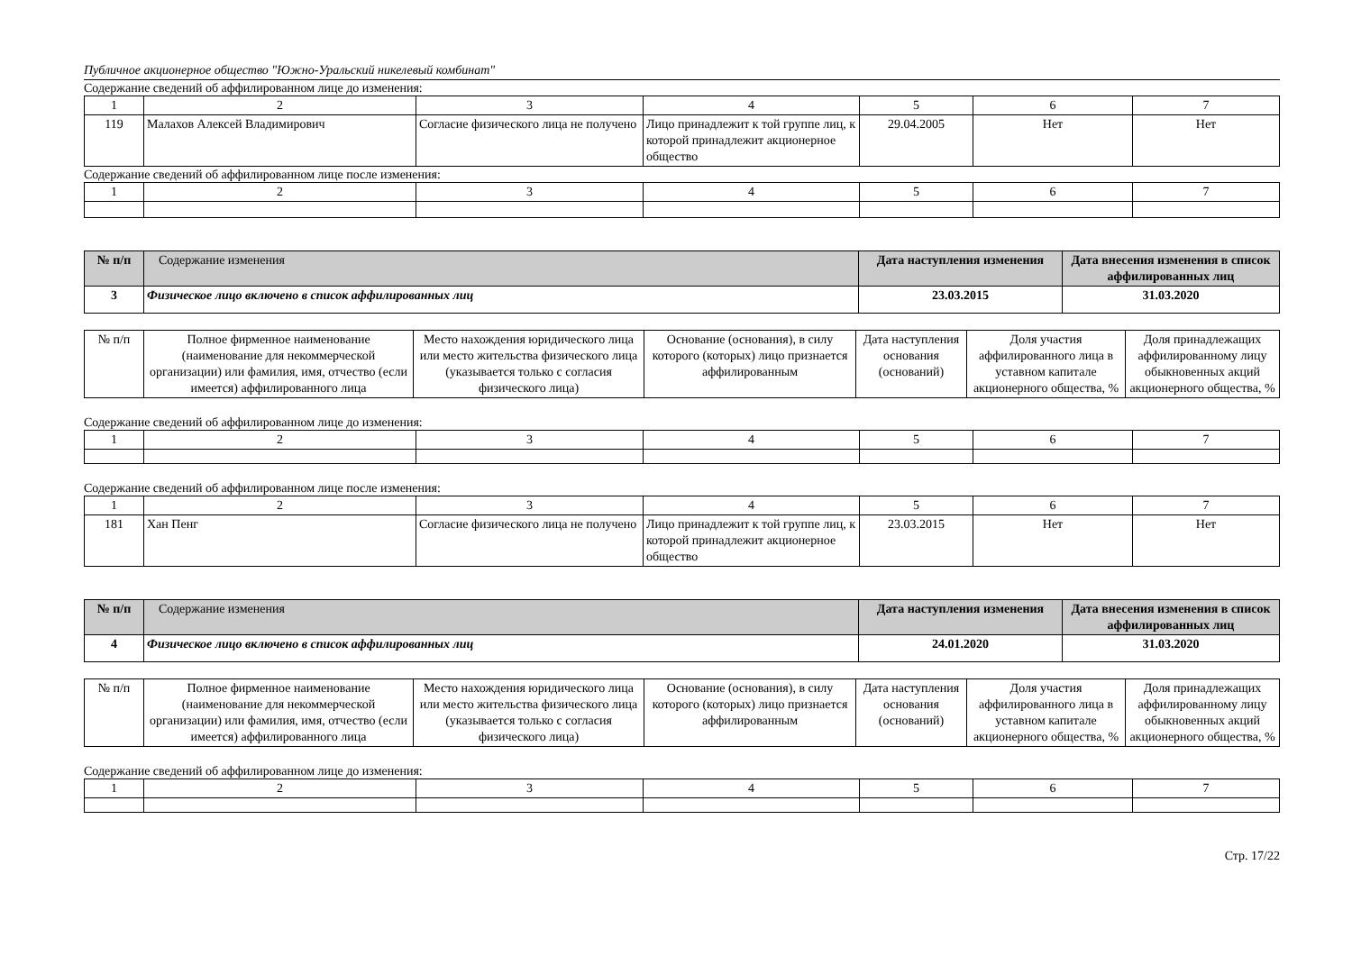Публичное акционерное общество "Южно-Уральский никелевый комбинат"
Содержание сведений об аффилированном лице до изменения:
| 1 | 2 | 3 | 4 | 5 | 6 | 7 |
| 119 | Малахов Алексей Владимирович | Согласие физического лица не получено | Лицо принадлежит к той группе лиц, к которой принадлежит акционерное общество | 29.04.2005 | Нет | Нет |
Содержание сведений об аффилированном лице после изменения:
| 1 | 2 | 3 | 4 | 5 | 6 | 7 |
| № п/п | Содержание изменения | Дата наступления изменения | Дата внесения изменения в список аффилированных лиц |
| --- | --- | --- | --- |
| 3 | Физическое лицо включено в список аффилированных лиц | 23.03.2015 | 31.03.2020 |
| № п/п | Полное фирменное наименование (наименование для некоммерческой организации) или фамилия, имя, отчество (если имеется) аффилированного лица | Место нахождения юридического лица или место жительства физического лица (указывается только с согласия физического лица) | Основание (основания), в силу которого (которых) лицо признается аффилированным | Дата наступления основания (оснований) | Доля участия аффилированного лица в уставном капитале акционерного общества, % | Доля принадлежащих аффилированному лицу обыкновенных акций акционерного общества, % |
Содержание сведений об аффилированном лице до изменения:
| 1 | 2 | 3 | 4 | 5 | 6 | 7 |
Содержание сведений об аффилированном лице после изменения:
| 1 | 2 | 3 | 4 | 5 | 6 | 7 |
| 181 | Хан Пенг | Согласие физического лица не получено | Лицо принадлежит к той группе лиц, к которой принадлежит акционерное общество | 23.03.2015 | Нет | Нет |
| № п/п | Содержание изменения | Дата наступления изменения | Дата внесения изменения в список аффилированных лиц |
| --- | --- | --- | --- |
| 4 | Физическое лицо включено в список аффилированных лиц | 24.01.2020 | 31.03.2020 |
| № п/п | Полное фирменное наименование (наименование для некоммерческой организации) или фамилия, имя, отчество (если имеется) аффилированного лица | Место нахождения юридического лица или место жительства физического лица (указывается только с согласия физического лица) | Основание (основания), в силу которого (которых) лицо признается аффилированным | Дата наступления основания (оснований) | Доля участия аффилированного лица в уставном капитале акционерного общества, % | Доля принадлежащих аффилированному лицу обыкновенных акций акционерного общества, % |
Содержание сведений об аффилированном лице до изменения:
| 1 | 2 | 3 | 4 | 5 | 6 | 7 |
Стр. 17/22